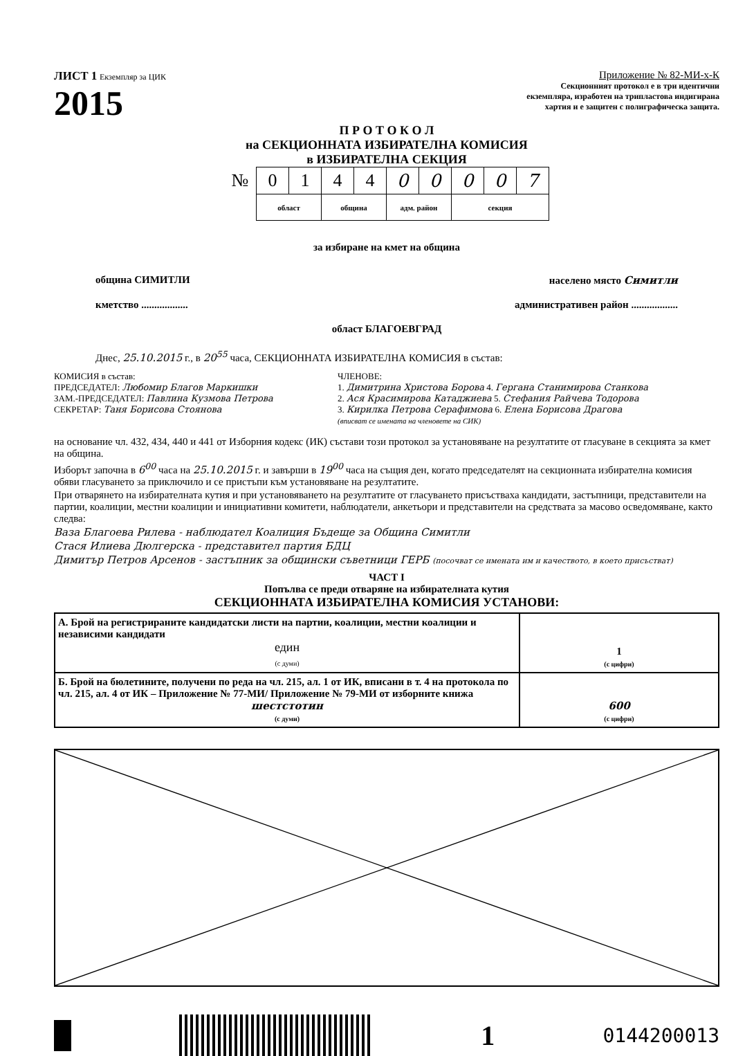ЛИСТ 1 Екземпляр за ЦИК
2015
Приложение № 82-МИ-х-К
Секционният протокол е в три идентични
екземпляра, изработен на трипластова индигирана
хартия и е защитен с полиграфическа защита.
П Р О Т О К О Л
на СЕКЦИОННАТА ИЗБИРАТЕЛНА КОМИСИЯ
в ИЗБИРАТЕЛНА СЕКЦИЯ
| № | 0 | 1 | 4 | 4 | 0 | 0 | 0 | 0 | 7 |
| | област | | община | | адм. район | | секция | | |
за избиране на кмет на община
община СИМИТЛИ населено място Симитли
кметство .................. административен район ..................
област БЛАГОЕВГРАД
Днес, 25.10.2015 г., в 20<sup>55</sup> часа, СЕКЦИОННАТА ИЗБИРАТЕЛНА КОМИСИЯ в състав:
КОМИСИЯ в състав:
ПРЕДСЕДАТЕЛ: Любомир Благов Маркишки
ЗАМ.-ПРЕДСЕДАТЕЛ: Павлина Кузмова Петрова
СЕКРЕТАР: Таня Борисова Стоянова
ЧЛЕНОВЕ:
1. Димитрина Христова Борова 4. Гергана Станимирова Станкова
2. Ася Красимирова Катаджиева 5. Стефания Райчева Тодорова
3. Кирилка Петрова Серафимова 6. Елена Борисова Драгова
(вписват се имената на членовете на СИК)
на основание чл. 432, 434, 440 и 441 от Изборния кодекс (ИК) състави този протокол за установяване на резултатите от гласуване в секцията за кмет на община.
Изборът започна в 6<sup>00</sup> часа на 25.10.2015 г. и завърши в 19<sup>00</sup> часа на същия ден, когато председателят на секционната избирателна комисия обяви гласуването за приключило и се пристъпи към установяване на резултатите.
При отварянето на избирателната кутия и при установяването на резултатите от гласуването присъстваха кандидати, застъпници, представители на партии, коалиции, местни коалиции и инициативни комитети, наблюдатели, анкетьори и представители на средствата за масово осведомяване, както следва:
Ваза Благоева Рилева - наблюдател Коалиция Бъдеще за Община Симитли
Стася Илиева Дюлгерска - представител партия БДЦ
Димитър Петров Арсенов - застъпник за общински съветници ГЕРБ (посочват се имената им и качеството, в което присъстват)
ЧАСТ I
Попълва се преди отваряне на избирателната кутия
СЕКЦИОННАТА ИЗБИРАТЕЛНА КОМИСИЯ УСТАНОВИ:
| А. Брой на регистрираните кандидатски листи на партии, коалиции, местни коалиции и независими кандидати един (с думи) | 1 (с цифри) |
| Б. Брой на бюлетините, получени по реда на чл. 215, ал. 1 от ИК, вписани в т. 4 на протокола по чл. 215, ал. 4 от ИК – Приложение № 77-МИ/ Приложение № 79-МИ от изборните книжа шестстотин (с думи) | 600 (с цифри) |
1 0144200013